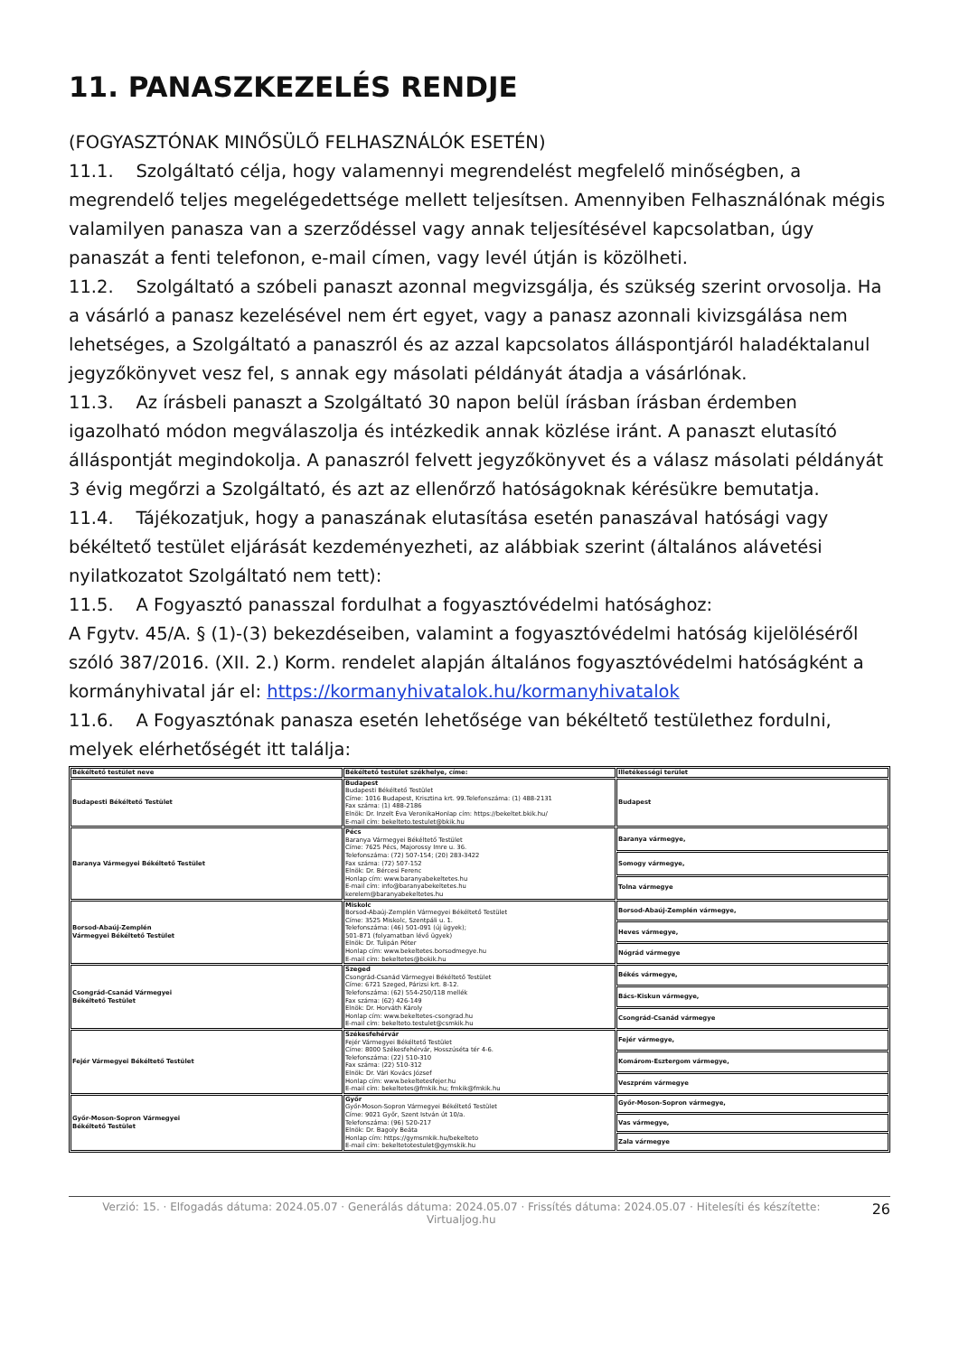11. PANASZKEZELÉS RENDJE
(FOGYASZTÓNAK MINŐSÜLŐ FELHASZNÁLÓK ESETÉN)
11.1. Szolgáltató célja, hogy valamennyi megrendelést megfelelő minőségben, a megrendelő teljes megelégedettsége mellett teljesítsen. Amennyiben Felhasználónak mégis valamilyen panasza van a szerződéssel vagy annak teljesítésével kapcsolatban, úgy panaszát a fenti telefonon, e-mail címen, vagy levél útján is közölheti.
11.2. Szolgáltató a szóbeli panaszt azonnal megvizsgálja, és szükség szerint orvosolja. Ha a vásárló a panasz kezelésével nem ért egyet, vagy a panasz azonnali kivizsgálása nem lehetséges, a Szolgáltató a panaszról és az azzal kapcsolatos álláspontjáról haladéktalanul jegyzőkönyvet vesz fel, s annak egy másolati példányát átadja a vásárlónak.
11.3. Az írásbeli panaszt a Szolgáltató 30 napon belül írásban írásban érdemben igazolható módon megválaszolja és intézkedik annak közlése iránt. A panaszt elutasító álláspontját megindokolja. A panaszról felvett jegyzőkönyvet és a válasz másolati példányát 3 évig megőrzi a Szolgáltató, és azt az ellenőrző hatóságoknak kérésükre bemutatja.
11.4. Tájékozatjuk, hogy a panaszának elutasítása esetén panaszával hatósági vagy békéltető testület eljárását kezdeményezheti, az alábbiak szerint (általános alávetési nyilatkozatot Szolgáltató nem tett):
11.5. A Fogyasztó panasszal fordulhat a fogyasztóvédelmi hatósághoz:
A Fgytv. 45/A. § (1)-(3) bekezdéseiben, valamint a fogyasztóvédelmi hatóság kijelöléséről szóló 387/2016. (XII. 2.) Korm. rendelet alapján általános fogyasztóvédelmi hatóságként a kormányhivatal jár el: https://kormanyhivatalok.hu/kormanyhivatalok
11.6. A Fogyasztónak panasza esetén lehetősége van békéltető testülethez fordulni, melyek elérhetőségét itt találja:
| Békéltető testület neve | Békéltető testület székhelye, címe: | Illetékességi terület |
| --- | --- | --- |
| Budapesti Békéltető Testület | Budapest Budapesti Békéltető Testület Címe: 1016 Budapest, Krisztina krt. 99.Telefonszáma: (1) 488-2131 Fax száma: (1) 488-2186 Elnök: Dr. Inzelt Éva VeronikaHonlap cím: https://bekeltet.bkik.hu/ E-mail cím: bekelteto.testulet@bkik.hu | Budapest |
| Baranya Vármegyei Békéltető Testület | Pécs Baranya Vármegyei Békéltető Testület Címe: 7625 Pécs, Majorossy Imre u. 36. Telefonszáma: (72) 507-154; (20) 283-3422 Fax száma: (72) 507-152 Elnök: Dr. Bércesi Ferenc Honlap cím: www.baranyabekeltetes.hu E-mail cím: info@baranyabekeltetes.hu kerelem@baranyabekeltetes.hu | Baranya vármegye, |
| | | Somogy vármegye, |
| | | Tolna vármegye |
| Borsod-Abaúj-Zemplén Vármegyei Békéltető Testület | Miskolc Borsod-Abaúj-Zemplén Vármegyei Békéltető Testület Címe: 3525 Miskolc, Szentpáli u. 1. Telefonszáma: (46) 501-091 (új ügyek); 501-871 (folyamatban lévő ügyek) Elnök: Dr. Tulipán Péter Honlap cím: www.bekeltetes.borsodmegye.hu E-mail cím: bekeltetes@bokik.hu | Borsod-Abaúj-Zemplén vármegye, |
| | | Heves vármegye, |
| | | Nógrád vármegye |
| Csongrád-Csanád Vármegyei Békéltető Testület | Szeged Csongrád-Csanád Vármegyei Békéltető Testület Címe: 6721 Szeged, Párizsi krt. 8-12. Telefonszáma: (62) 554-250/118 mellék Fax száma: (62) 426-149 Elnök: Dr. Horváth Károly Honlap cím: www.bekeltetes-csongrad.hu E-mail cím: bekelteto.testulet@csmkik.hu | Békés vármegye, |
| | | Bács-Kiskun vármegye, |
| | | Csongrád-Csanád vármegye |
| Fejér Vármegyei Békéltető Testület | Székesfehérvár Fejér Vármegyei Békéltető Testület Címe: 8000 Székesfehérvár, Hosszúséta tér 4-6. Telefonszáma: (22) 510-310 Fax száma: (22) 510-312 Elnök: Dr. Vári Kovács József Honlap cím: www.bekeltetesfejer.hu E-mail cím: bekeltetes@fmkik.hu; fmkik@fmkik.hu | Fejér vármegye, |
| | | Komárom-Esztergom vármegye, |
| | | Veszprém vármegye |
| Győr-Moson-Sopron Vármegyei Békéltető Testület | Győr Győr-Moson-Sopron Vármegyei Békéltető Testület Címe: 9021 Győr, Szent István út 10/a. Telefonszáma: (96) 520-217 Elnök: Dr. Bagoly Beáta Honlap cím: https://gymsmkik.hu/bekelteto E-mail cím: bekeltetotestulet@gymskik.hu | Győr-Moson-Sopron vármegye, |
| | | Vas vármegye, |
| | | Zala vármegye |
Verzió: 15. · Elfogadás dátuma: 2024.05.07 · Generálás dátuma: 2024.05.07 · Frissítés dátuma: 2024.05.07 · Hitelesíti és készítette: Virtualjog.hu
26